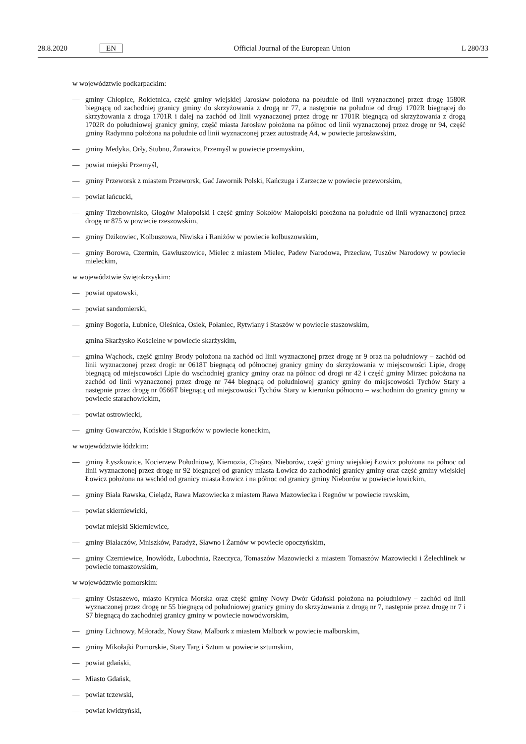28.8.2020 EN Official Journal of the European Union L 280/33
w województwie podkarpackim:
— gminy Chłopice, Rokietnica, część gminy wiejskiej Jarosław położona na południe od linii wyznaczonej przez drogę 1580R biegnącą od zachodniej granicy gminy do skrzyżowania z drogą nr 77, a następnie na południe od drogi 1702R biegnącej do skrzyżowania z droga 1701R i dalej na zachód od linii wyznaczonej przez drogę nr 1701R biegnącą od skrzyżowania z drogą 1702R do południowej granicy gminy, część miasta Jarosław położona na północ od linii wyznaczonej przez drogę nr 94, część gminy Radymno położona na południe od linii wyznaczonej przez autostradę A4, w powiecie jarosławskim,
— gminy Medyka, Orły, Stubno, Żurawica, Przemyśl w powiecie przemyskim,
— powiat miejski Przemyśl,
— gminy Przeworsk z miastem Przeworsk, Gać Jawornik Polski, Kańczuga i Zarzecze w powiecie przeworskim,
— powiat łańcucki,
— gminy Trzebownisko, Głogów Małopolski i część gminy Sokołów Małopolski położona na południe od linii wyznaczonej przez drogę nr 875 w powiecie rzeszowskim,
— gminy Dzikowiec, Kolbuszowa, Niwiska i Raniżów w powiecie kolbuszowskim,
— gminy Borowa, Czermin, Gawłuszowice, Mielec z miastem Mielec, Padew Narodowa, Przecław, Tuszów Narodowy w powiecie mieleckim,
w województwie świętokrzyskim:
— powiat opatowski,
— powiat sandomierski,
— gminy Bogoria, Łubnice, Oleśnica, Osiek, Połaniec, Rytwiany i Staszów w powiecie staszowskim,
— gmina Skarżysko Kościelne w powiecie skarżyskim,
— gmina Wąchock, część gminy Brody położona na zachód od linii wyznaczonej przez drogę nr 9 oraz na południowy – zachód od linii wyznaczonej przez drogi: nr 0618T biegnącą od północnej granicy gminy do skrzyżowania w miejscowości Lipie, drogę biegnącą od miejscowości Lipie do wschodniej granicy gminy oraz na północ od drogi nr 42 i część gminy Mirzec położona na zachód od linii wyznaczonej przez drogę nr 744 biegnącą od południowej granicy gminy do miejscowości Tychów Stary a następnie przez drogę nr 0566T biegnącą od miejscowości Tychów Stary w kierunku północno – wschodnim do granicy gminy w powiecie starachowickim,
— powiat ostrowiecki,
— gminy Gowarczów, Końskie i Stąporków w powiecie koneckim,
w województwie łódzkim:
— gminy Łyszkowice, Kocierzew Południowy, Kiernozia, Chąśno, Nieborów, część gminy wiejskiej Łowicz położona na północ od linii wyznaczonej przez drogę nr 92 biegnącej od granicy miasta Łowicz do zachodniej granicy gminy oraz część gminy wiejskiej Łowicz położona na wschód od granicy miasta Łowicz i na północ od granicy gminy Nieborów w powiecie łowickim,
— gminy Biała Rawska, Cielądz, Rawa Mazowiecka z miastem Rawa Mazowiecka i Regnów w powiecie rawskim,
— powiat skierniewicki,
— powiat miejski Skierniewice,
— gminy Białaczów, Mniszków, Paradyż, Sławno i Żarnów w powiecie opoczyńskim,
— gminy Czerniewice, Inowłódz, Lubochnia, Rzeczyca, Tomaszów Mazowiecki z miastem Tomaszów Mazowiecki i Żelechlinek w powiecie tomaszowskim,
w województwie pomorskim:
— gminy Ostaszewo, miasto Krynica Morska oraz część gminy Nowy Dwór Gdański położona na południowy – zachód od linii wyznaczonej przez drogę nr 55 biegnącą od południowej granicy gminy do skrzyżowania z drogą nr 7, następnie przez drogę nr 7 i S7 biegnącą do zachodniej granicy gminy w powiecie nowodworskim,
— gminy Lichnowy, Miłoradz, Nowy Staw, Malbork z miastem Malbork w powiecie malborskim,
— gminy Mikołajki Pomorskie, Stary Targ i Sztum w powiecie sztumskim,
— powiat gdański,
— Miasto Gdańsk,
— powiat tczewski,
— powiat kwidzyński,